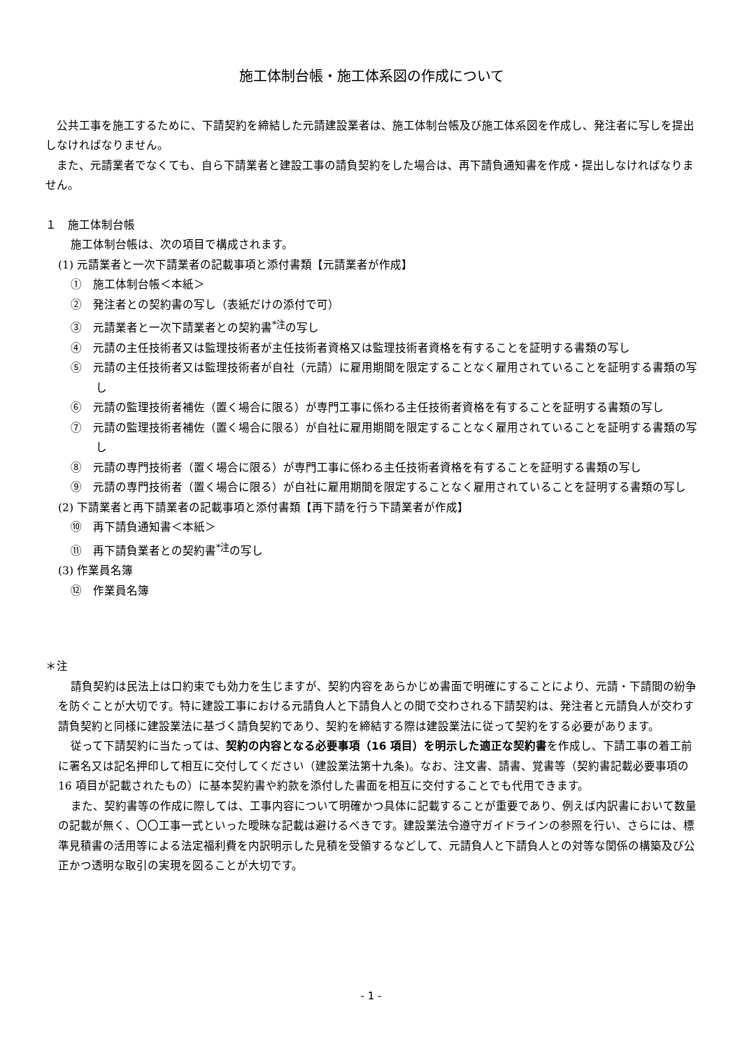施工体制台帳・施工体系図の作成について
公共工事を施工するために、下請契約を締結した元請建設業者は、施工体制台帳及び施工体系図を作成し、発注者に写しを提出しなければなりません。
また、元請業者でなくても、自ら下請業者と建設工事の請負契約をした場合は、再下請負通知書を作成・提出しなければなりません。
１　施工体制台帳
施工体制台帳は、次の項目で構成されます。
(1) 元請業者と一次下請業者の記載事項と添付書類【元請業者が作成】
①　施工体制台帳＜本紙＞
②　発注者との契約書の写し（表紙だけの添付で可）
③　元請業者と一次下請業者との契約書<sup>*注</sup>の写し
④　元請の主任技術者又は監理技術者が主任技術者資格又は監理技術者資格を有することを証明する書類の写し
⑤　元請の主任技術者又は監理技術者が自社（元請）に雇用期間を限定することなく雇用されていることを証明する書類の写し
⑥　元請の監理技術者補佐（置く場合に限る）が専門工事に係わる主任技術者資格を有することを証明する書類の写し
⑦　元請の監理技術者補佐（置く場合に限る）が自社に雇用期間を限定することなく雇用されていることを証明する書類の写し
⑧　元請の専門技術者（置く場合に限る）が専門工事に係わる主任技術者資格を有することを証明する書類の写し
⑨　元請の専門技術者（置く場合に限る）が自社に雇用期間を限定することなく雇用されていることを証明する書類の写し
(2) 下請業者と再下請業者の記載事項と添付書類【再下請を行う下請業者が作成】
⑩　再下請負通知書＜本紙＞
⑪　再下請負業者との契約書<sup>*注</sup>の写し
(3) 作業員名簿
⑫　作業員名簿
＊注
請負契約は民法上は口約束でも効力を生じますが、契約内容をあらかじめ書面で明確にすることにより、元請・下請間の紛争を防ぐことが大切です。特に建設工事における元請負人と下請負人との間で交わされる下請契約は、発注者と元請負人が交わす請負契約と同様に建設業法に基づく請負契約であり、契約を締結する際は建設業法に従って契約をする必要があります。
従って下請契約に当たっては、契約の内容となる必要事項（16 項目）を明示した適正な契約書を作成し、下請工事の着工前に署名又は記名押印して相互に交付してください（建設業法第十九条)。なお、注文書、請書、覚書等（契約書記載必要事項の 16 項目が記載されたもの）に基本契約書や約款を添付した書面を相互に交付することでも代用できます。
また、契約書等の作成に際しては、工事内容について明確かつ具体に記載することが重要であり、例えば内訳書において数量の記載が無く、〇〇工事一式といった曖昧な記載は避けるべきです。建設業法令遵守ガイドラインの参照を行い、さらには、標準見積書の活用等による法定福利費を内訳明示した見積を受領するなどして、元請負人と下請負人との対等な関係の構築及び公正かつ透明な取引の実現を図ることが大切です。
- 1 -